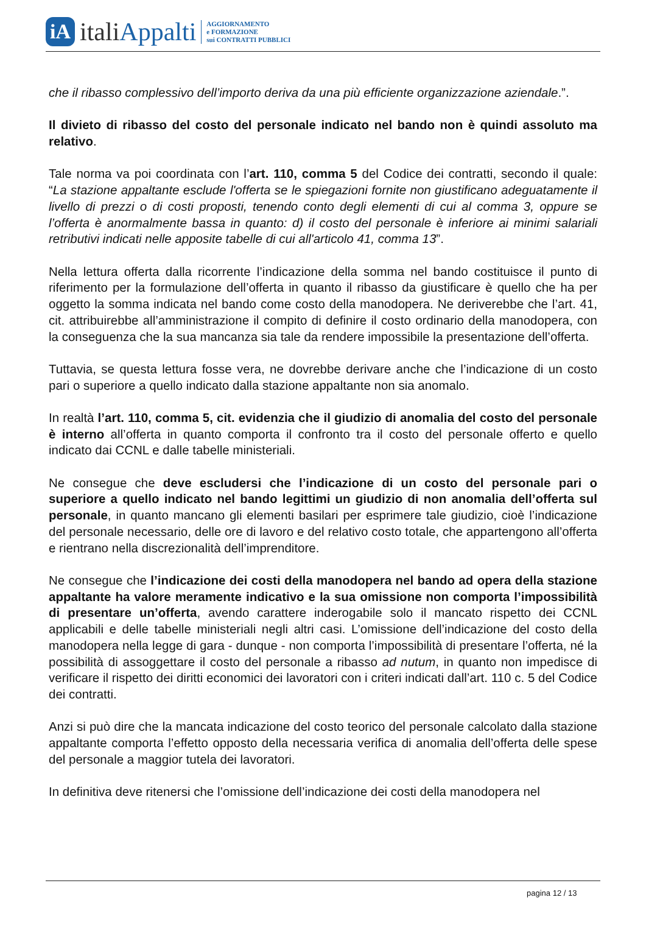iA
italiAppalti
AGGIORNAMENTO
e FORMAZIONE
sui CONTRATTI PUBBLICI
che il ribasso complessivo dell’importo deriva da una più efficiente organizzazione aziendale.”.
Il divieto di ribasso del costo del personale indicato nel bando non è quindi assoluto ma relativo.
Tale norma va poi coordinata con l’art. 110, comma 5 del Codice dei contratti, secondo il quale: “La stazione appaltante esclude l'offerta se le spiegazioni fornite non giustificano adeguatamente il livello di prezzi o di costi proposti, tenendo conto degli elementi di cui al comma 3, oppure se l’offerta è anormalmente bassa in quanto: d) il costo del personale è inferiore ai minimi salariali retributivi indicati nelle apposite tabelle di cui all'articolo 41, comma 13”.
Nella lettura offerta dalla ricorrente l’indicazione della somma nel bando costituisce il punto di riferimento per la formulazione dell’offerta in quanto il ribasso da giustificare è quello che ha per oggetto la somma indicata nel bando come costo della manodopera. Ne deriverebbe che l’art. 41, cit. attribuirebbe all’amministrazione il compito di definire il costo ordinario della manodopera, con la conseguenza che la sua mancanza sia tale da rendere impossibile la presentazione dell’offerta.
Tuttavia, se questa lettura fosse vera, ne dovrebbe derivare anche che l’indicazione di un costo pari o superiore a quello indicato dalla stazione appaltante non sia anomalo.
In realtà l’art. 110, comma 5, cit. evidenzia che il giudizio di anomalia del costo del personale è interno all’offerta in quanto comporta il confronto tra il costo del personale offerto e quello indicato dai CCNL e dalle tabelle ministeriali.
Ne consegue che deve escludersi che l’indicazione di un costo del personale pari o superiore a quello indicato nel bando legittimi un giudizio di non anomalia dell’offerta sul personale, in quanto mancano gli elementi basilari per esprimere tale giudizio, cioè l’indicazione del personale necessario, delle ore di lavoro e del relativo costo totale, che appartengono all’offerta e rientrano nella discrezionalità dell’imprenditore.
Ne consegue che l’indicazione dei costi della manodopera nel bando ad opera della stazione appaltante ha valore meramente indicativo e la sua omissione non comporta l’impossibilità di presentare un’offerta, avendo carattere inderogabile solo il mancato rispetto dei CCNL applicabili e delle tabelle ministeriali negli altri casi. L’omissione dell’indicazione del costo della manodopera nella legge di gara - dunque - non comporta l’impossibilità di presentare l’offerta, né la possibilità di assoggettare il costo del personale a ribasso ad nutum, in quanto non impedisce di verificare il rispetto dei diritti economici dei lavoratori con i criteri indicati dall’art. 110 c. 5 del Codice dei contratti.
Anzi si può dire che la mancata indicazione del costo teorico del personale calcolato dalla stazione appaltante comporta l’effetto opposto della necessaria verifica di anomalia dell’offerta delle spese del personale a maggior tutela dei lavoratori.
In definitiva deve ritenersi che l’omissione dell’indicazione dei costi della manodopera nel
pagina 12 / 13